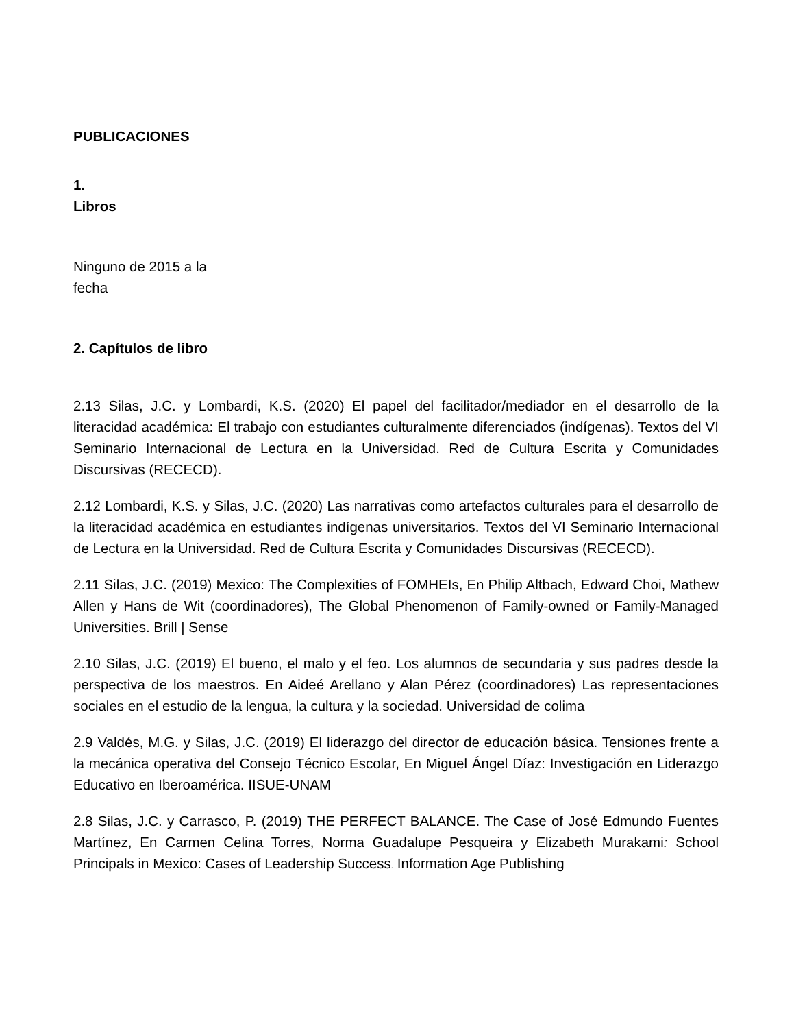PUBLICACIONES
1.
Libros
Ninguno de 2015 a la
fecha
2. Capítulos de libro
2.13 Silas, J.C. y Lombardi, K.S. (2020) El papel del facilitador/mediador en el desarrollo de la literacidad académica: El trabajo con estudiantes culturalmente diferenciados (indígenas). Textos del VI Seminario Internacional de Lectura en la Universidad. Red de Cultura Escrita y Comunidades Discursivas (RECECD).
2.12 Lombardi, K.S. y Silas, J.C. (2020) Las narrativas como artefactos culturales para el desarrollo de la literacidad académica en estudiantes indígenas universitarios. Textos del VI Seminario Internacional de Lectura en la Universidad. Red de Cultura Escrita y Comunidades Discursivas (RECECD).
2.11 Silas, J.C. (2019) Mexico: The Complexities of FOMHEIs, En Philip Altbach, Edward Choi, Mathew Allen y Hans de Wit (coordinadores), The Global Phenomenon of Family-owned or Family-Managed Universities. Brill | Sense
2.10 Silas, J.C. (2019) El bueno, el malo y el feo. Los alumnos de secundaria y sus padres desde la perspectiva de los maestros. En Aideé Arellano y Alan Pérez (coordinadores) Las representaciones sociales en el estudio de la lengua, la cultura y la sociedad. Universidad de colima
2.9 Valdés, M.G. y Silas, J.C. (2019) El liderazgo del director de educación básica. Tensiones frente a la mecánica operativa del Consejo Técnico Escolar, En Miguel Ángel Díaz: Investigación en Liderazgo Educativo en Iberoamérica. IISUE-UNAM
2.8 Silas, J.C. y Carrasco, P. (2019) THE PERFECT BALANCE. The Case of José Edmundo Fuentes Martínez, En Carmen Celina Torres, Norma Guadalupe Pesqueira y Elizabeth Murakami: School Principals in Mexico: Cases of Leadership Success. Information Age Publishing